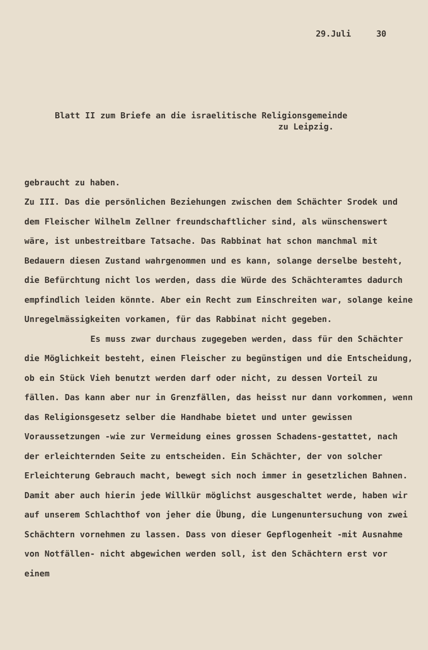29.Juli 30
Blatt II zum Briefe an die israelitische Religionsgemeinde
zu Leipzig.
gebraucht zu haben.
Zu III. Das die persönlichen Beziehungen zwischen dem Schächter Srodek und dem Fleischer Wilhelm Zellner freundschaftlicher sind, als wünschenswert wäre, ist unbestreitbare Tatsache. Das Rabbinat hat schon manchmal mit Bedauern diesen Zustand wahrgenommen und es kann, solange derselbe besteht, die Befürchtung nicht los werden, dass die Würde des Schächteramtes dadurch empfindlich leiden könnte. Aber ein Recht zum Einschreiten war, solange keine Unregelmässigkeiten vorkamen, für das Rabbinat nicht gegeben.
Es muss zwar durchaus zugegeben werden, dass für den Schächter die Möglichkeit besteht, einen Fleischer zu begünstigen und die Entscheidung, ob ein Stück Vieh benutzt werden darf oder nicht, zu dessen Vorteil zu fällen. Das kann aber nur in Grenzfällen, das heisst nur dann vorkommen, wenn das Religionsgesetz selber die Handhabe bietet und unter gewissen Voraussetzungen -wie zur Vermeidung eines grossen Schadens-gestattet, nach der erleichternden Seite zu entscheiden. Ein Schächter, der von solcher Erleichterung Gebrauch macht, bewegt sich noch immer in gesetzlichen Bahnen. Damit aber auch hierin jede Willkür möglichst ausgeschaltet werde, haben wir auf unserem Schlachthof von jeher die Übung, die Lungenuntersuchung von zwei Schächtern vornehmen zu lassen. Dass von dieser Gepflogenheit -mit Ausnahme von Notfällen- nicht abgewichen werden soll, ist den Schächtern erst vor einem